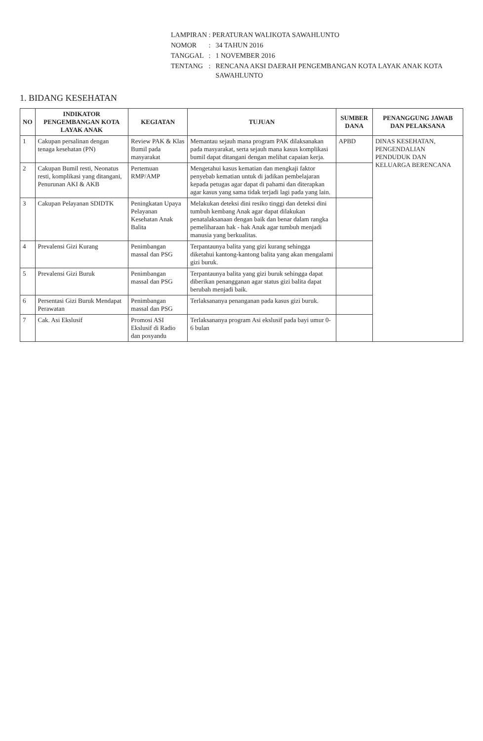| LAMPIRAN : PERATURAN WALIKOTA SAWAHLUNTO | | |
| NOMOR | : | 34 TAHUN 2016 |
| TANGGAL | : | 1 NOVEMBER 2016 |
| TENTANG | : | RENCANA AKSI DAERAH PENGEMBANGAN KOTA LAYAK ANAK KOTA SAWAHLUNTO |
1. BIDANG KESEHATAN
| NO | INDIKATOR PENGEMBANGAN KOTA LAYAK ANAK | KEGIATAN | TUJUAN | SUMBER DANA | PENANGGUNG JAWAB DAN PELAKSANA |
| --- | --- | --- | --- | --- | --- |
| 1 | Cakupan persalinan dengan tenaga kesehatan (PN) | Review PAK & Klas Bumil pada masyarakat | Memantau sejauh mana program PAK dilaksanakan pada masyarakat, serta sejauh mana kasus komplikasi bumil dapat ditangani dengan melihat capaian kerja. | APBD | DINAS KESEHATAN, PENGENDALIAN PENDUDUK DAN KELUARGA BERENCANA |
| 2 | Cakupan Bumil resti, Neonatus resti, komplikasi yang ditangani, Penurunan AKI & AKB | Pertemuan RMP/AMP | Mengetahui kasus kematian dan mengkaji faktor penyebab kematian untuk di jadikan pembelajaran kepada petugas agar dapat di pahami dan diterapkan agar kasus yang sama tidak terjadi lagi pada yang lain. | | |
| 3 | Cakupan Pelayanan SDIDTK | Peningkatan Upaya Pelayanan Kesehatan Anak Balita | Melakukan deteksi dini resiko tinggi dan deteksi dini tumbuh kembang Anak agar dapat dilakukan penatalaksanaan dengan baik dan benar dalam rangka pemeliharaan hak - hak Anak agar tumbuh menjadi manusia yang berkualitas. | | |
| 4 | Prevalensi Gizi Kurang | Penimbangan massal dan PSG | Terpantaunya balita yang gizi kurang sehingga diketahui kantong-kantong balita yang akan mengalami gizi buruk. | | |
| 5 | Prevalensi Gizi Buruk | Penimbangan massal dan PSG | Terpantaunya balita yang gizi buruk sehingga dapat diberikan penangganan agar status gizi balita dapat berubah menjadi baik. | | |
| 6 | Persentasi Gizi Buruk Mendapat Perawatan | Penimbangan massal dan PSG | Terlaksananya penanganan pada kasus gizi buruk. | | |
| 7 | Cak. Asi Ekslusif | Promosi ASI Ekslusif di Radio dan posyandu | Terlaksananya program Asi ekslusif pada bayi umur 0-6 bulan | | |